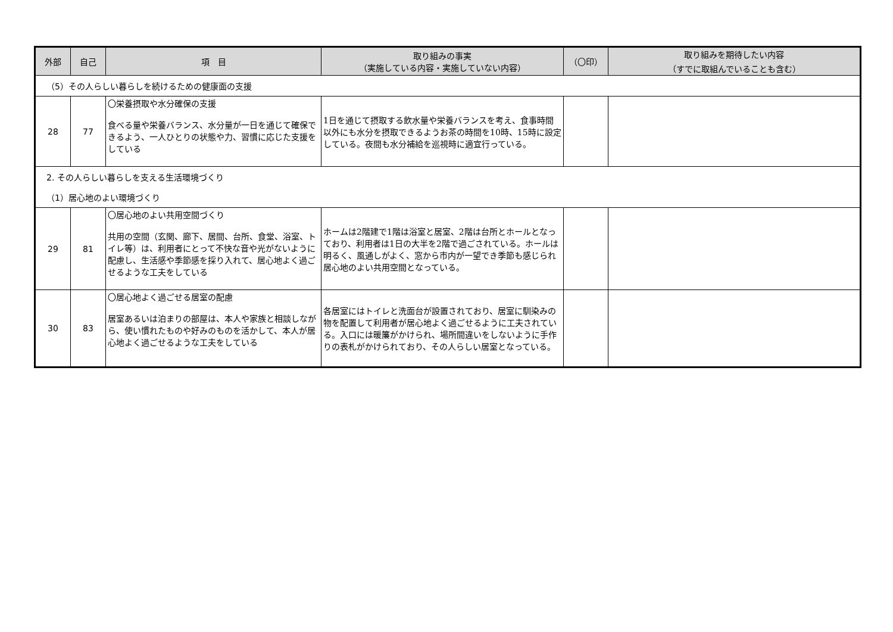| 外部 | 自己 | 項 目 | 取り組みの事実 （実施している内容・実施していない内容） | （〇印） | 取り組みを期待したい内容 （すでに取組んでいることも含む） |
| --- | --- | --- | --- | --- | --- |
| （5）その人らしい暮らしを続けるための健康面の支援 | | | | | |
| 28 | 77 | 〇栄養摂取や水分確保の支援 食べる量や栄養バランス、水分量が一日を通じて確保できるよう、一人ひとりの状態や力、習慣に応じた支援をしている | 1日を通じて摂取する飲水量や栄養バランスを考え、食事時間以外にも水分を摂取できるようお茶の時間を10時、15時に設定している。夜間も水分補給を巡視時に適宜行っている。 | | |
| 2. その人らしい暮らしを支える生活環境づくり | | | | | |
| （1）居心地のよい環境づくり | | | | | |
| 29 | 81 | 〇居心地のよい共用空間づくり 共用の空間（玄関、廊下、居間、台所、食堂、浴室、トイレ等）は、利用者にとって不快な音や光がないように配慮し、生活感や季節感を採り入れて、居心地よく過ごせるような工夫をしている | ホームは2階建で1階は浴室と居室、2階は台所とホールとなっており、利用者は1日の大半を2階で過ごされている。ホールは明るく、風通しがよく、窓から市内が一望でき季節も感じられ居心地のよい共用空間となっている。 | | |
| 30 | 83 | 〇居心地よく過ごせる居室の配慮 居室あるいは泊まりの部屋は、本人や家族と相談しながら、使い慣れたものや好みのものを活かして、本人が居心地よく過ごせるような工夫をしている | 各居室にはトイレと洗面台が設置されており、居室に馴染みの物を配置して利用者が居心地よく過ごせるように工夫されている。入口には暖簾がかけられ、場所間違いをしないように手作りの表札がかけられており、その人らしい居室となっている。 | | |